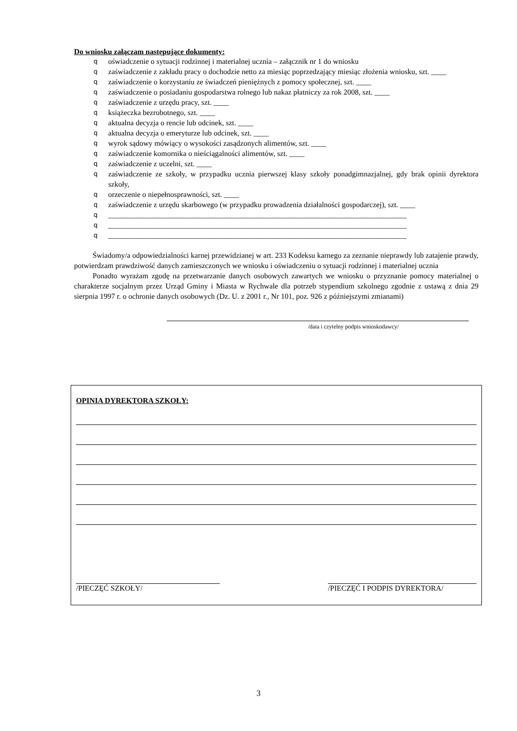Do wniosku załączam następujące dokumenty:
q oświadczenie o sytuacji rodzinnej i materialnej ucznia – załącznik nr 1 do wniosku
q zaświadczenie z zakładu pracy o dochodzie netto za miesiąc poprzedzający miesiąc złożenia wniosku, szt. ____
q zaświadczenie o korzystaniu ze świadczeń pieniężnych z pomocy społecznej, szt. ____
q zaświadczenie o posiadaniu gospodarstwa rolnego lub nakaz płatniczy za rok 2008, szt. ____
q zaświadczenie z urzędu pracy, szt. ____
q książeczka bezrobotnego, szt. ____
q aktualna decyzja o rencie lub odcinek, szt. ____
q aktualna decyzja o emeryturze lub odcinek, szt. ____
q wyrok sądowy mówiący o wysokości zasądzonych alimentów, szt. ____
q zaświadczenie komornika o nieściągalności alimentów, szt. ____
q zaświadczenie z uczelni, szt. ____
q zaświadczenie ze szkoły, w przypadku ucznia pierwszej klasy szkoły ponadgimnazjalnej, gdy brak opinii dyrektora szkoły,
q orzeczenie o niepełnosprawności, szt. ____
q zaświadczenie z urzędu skarbowego (w przypadku prowadzenia działalności gospodarczej), szt. ____
q _______________________________________________________________________________
q _______________________________________________________________________________
q _______________________________________________________________________________
Świadomy/a odpowiedzialności karnej przewidzianej w art. 233 Kodeksu karnego za zeznanie nieprawdy lub zatajenie prawdy, potwierdzam prawdziwość danych zamieszczonych we wniosku i oświadczeniu o sytuacji rodzinnej i materialnej ucznia
Ponadto wyrażam zgodę na przetwarzanie danych osobowych zawartych we wniosku o przyznanie pomocy materialnej o charakterze socjalnym przez Urząd Gminy i Miasta w Rychwale dla potrzeb stypendium szkolnego zgodnie z ustawą z dnia 29 sierpnia 1997 r. o ochronie danych osobowych (Dz. U. z 2001 r., Nr 101, poz. 926 z późniejszymi zmianami)
/data i czytelny podpis wnioskodawcy/
OPINIA DYREKTORA SZKOŁY:
/PIECZĘĆ SZKOŁY/ /PIECZĘĆ I PODPIS DYREKTORA/
3